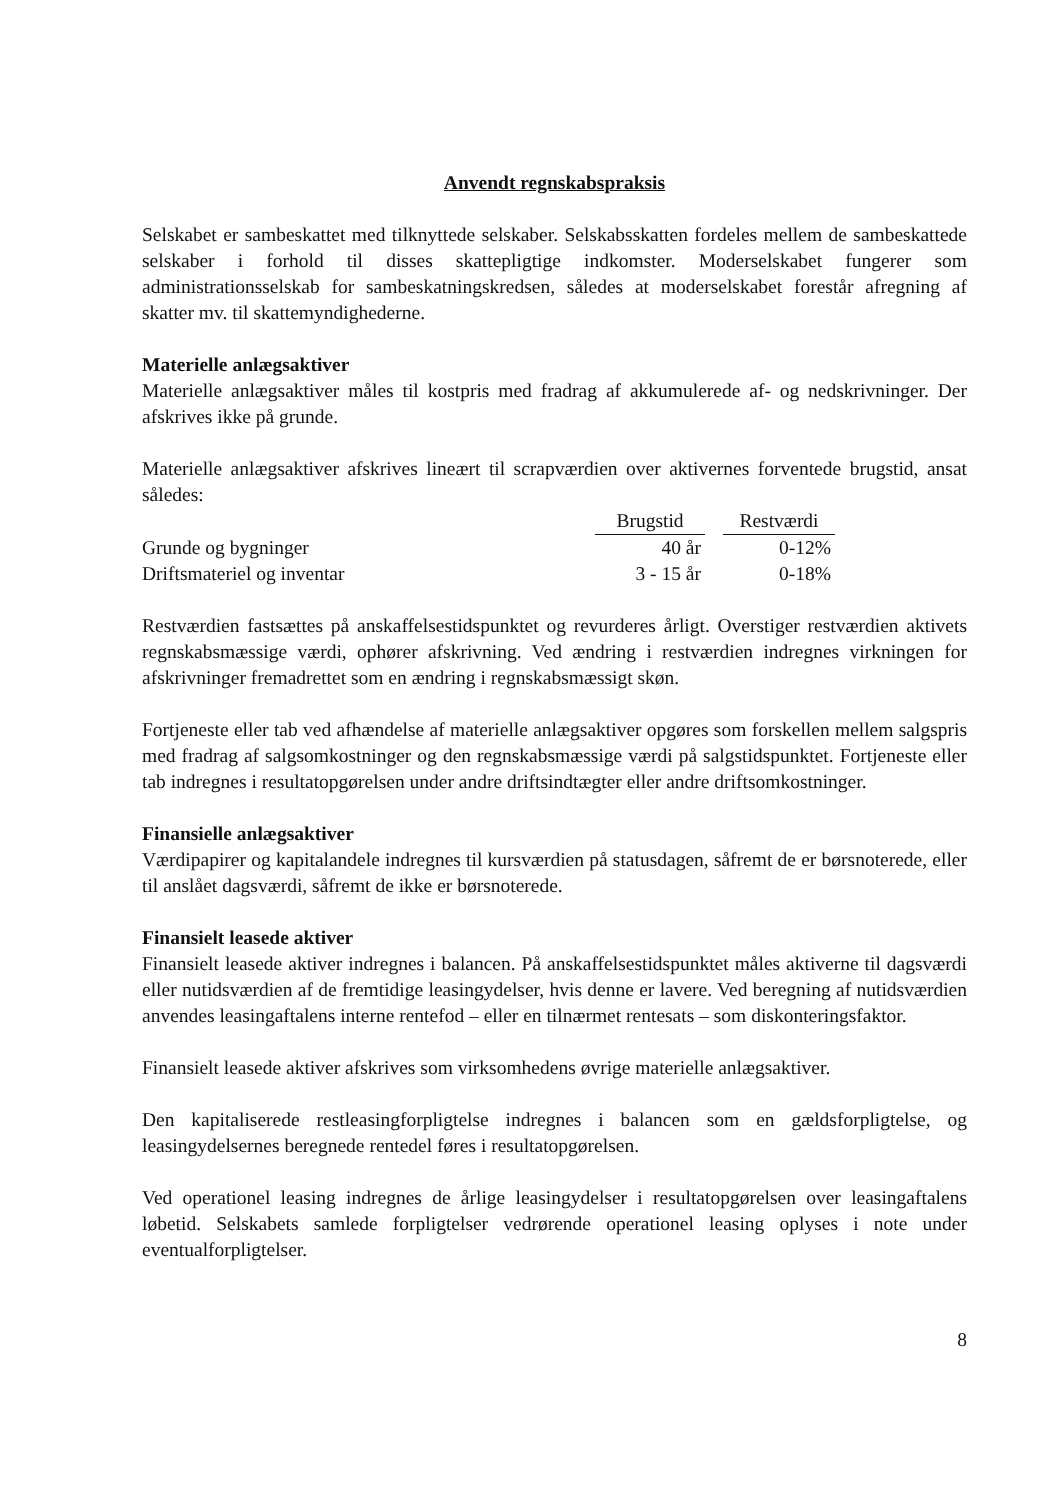Anvendt regnskabspraksis
Selskabet er sambeskattet med tilknyttede selskaber. Selskabsskatten fordeles mellem de sambeskattede selskaber i forhold til disses skattepligtige indkomster. Moderselskabet fungerer som administrationsselskab for sambeskatningskredsen, således at moderselskabet forestår afregning af skatter mv. til skattemyndighederne.
Materielle anlægsaktiver
Materielle anlægsaktiver måles til kostpris med fradrag af akkumulerede af- og nedskrivninger. Der afskrives ikke på grunde.
Materielle anlægsaktiver afskrives lineært til scrapværdien over aktivernes forventede brugstid, ansat således:
| | Brugstid | | Restværdi |
| Grunde og bygninger | 40 år | | 0-12% |
| Driftsmateriel og inventar | 3 - 15 år | | 0-18% |
Restværdien fastsættes på anskaffelsestidspunktet og revurderes årligt. Overstiger restværdien aktivets regnskabsmæssige værdi, ophører afskrivning. Ved ændring i restværdien indregnes virkningen for afskrivninger fremadrettet som en ændring i regnskabsmæssigt skøn.
Fortjeneste eller tab ved afhændelse af materielle anlægsaktiver opgøres som forskellen mellem salgspris med fradrag af salgsomkostninger og den regnskabsmæssige værdi på salgstidspunktet. Fortjeneste eller tab indregnes i resultatopgørelsen under andre driftsindtægter eller andre driftsomkostninger.
Finansielle anlægsaktiver
Værdipapirer og kapitalandele indregnes til kursværdien på statusdagen, såfremt de er børsnoterede, eller til anslået dagsværdi, såfremt de ikke er børsnoterede.
Finansielt leasede aktiver
Finansielt leasede aktiver indregnes i balancen. På anskaffelsestidspunktet måles aktiverne til dagsværdi eller nutidsværdien af de fremtidige leasingydelser, hvis denne er lavere. Ved beregning af nutidsværdien anvendes leasingaftalens interne rentefod – eller en tilnærmet rentesats – som diskonteringsfaktor.
Finansielt leasede aktiver afskrives som virksomhedens øvrige materielle anlægsaktiver.
Den kapitaliserede restleasingforpligtelse indregnes i balancen som en gældsforpligtelse, og leasingydelsernes beregnede rentedel føres i resultatopgørelsen.
Ved operationel leasing indregnes de årlige leasingydelser i resultatopgørelsen over leasingaftalens løbetid. Selskabets samlede forpligtelser vedrørende operationel leasing oplyses i note under eventualforpligtelser.
8